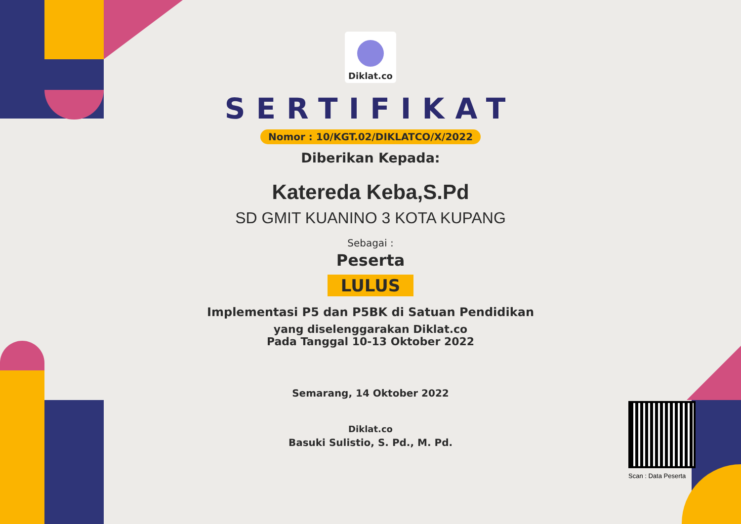Diklat.co
SERTIFIKAT
Nomor : 10/KGT.02/DIKLATCO/X/2022
Diberikan Kepada:
Katereda Keba,S.Pd
SD GMIT KUANINO 3 KOTA KUPANG
Sebagai :
Peserta
LULUS
Implementasi P5 dan P5BK di Satuan Pendidikan
yang diselenggarakan Diklat.co
Pada Tanggal 10-13 Oktober 2022
Semarang, 14 Oktober 2022
Diklat.co
Basuki Sulistio, S. Pd., M. Pd.
Scan : Data Peserta